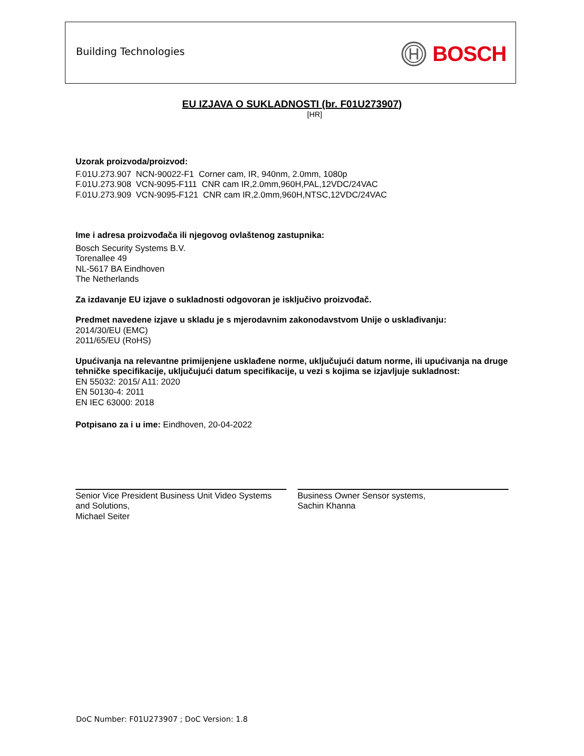Building Technologies BOSCH
EU IZJAVA O SUKLADNOSTI (br. F01U273907)
[HR]
Uzorak proizvoda/proizvod:
F.01U.273.907 NCN-90022-F1 Corner cam, IR, 940nm, 2.0mm, 1080p
F.01U.273.908 VCN-9095-F111 CNR cam IR,2.0mm,960H,PAL,12VDC/24VAC
F.01U.273.909 VCN-9095-F121 CNR cam IR,2.0mm,960H,NTSC,12VDC/24VAC
Ime i adresa proizvođača ili njegovog ovlaštenog zastupnika:
Bosch Security Systems B.V.
Torenallee 49
NL-5617 BA Eindhoven
The Netherlands
Za izdavanje EU izjave o sukladnosti odgovoran je isključivo proizvođač.
Predmet navedene izjave u skladu je s mjerodavnim zakonodavstvom Unije o usklađivanju:
2014/30/EU (EMC)
2011/65/EU (RoHS)
Upućivanja na relevantne primijenjene usklađene norme, uključujući datum norme, ili upućivanja na druge tehničke specifikacije, uključujući datum specifikacije, u vezi s kojima se izjavljuje sukladnost:
EN 55032: 2015/ A11: 2020
EN 50130-4: 2011
EN IEC 63000: 2018
Potpisano za i u ime: Eindhoven, 20-04-2022
Senior Vice President Business Unit Video Systems and Solutions,
Michael Seiter
Business Owner Sensor systems,
Sachin Khanna
DoC Number: F01U273907 ; DoC Version: 1.8